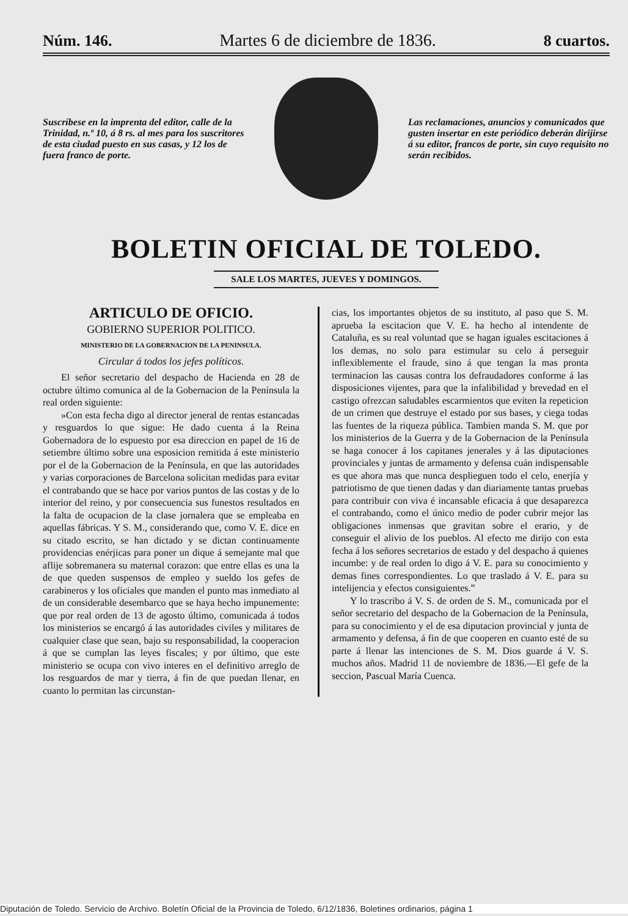Núm. 146. Martes 6 de diciembre de 1836. 8 cuartos.
Suscríbese en la imprenta del editor, calle de la Trinidad, n.º 10, á 8 rs. al mes para los suscritores de esta ciudad puesto en sus casas, y 12 los de fuera franco de porte.
Las reclamaciones, anuncios y comunicados que gusten insertar en este periódico deberán dirijirse á su editor, francos de porte, sin cuyo requisito no serán recibidos.
BOLETIN OFICIAL DE TOLEDO.
SALE LOS MARTES, JUEVES Y DOMINGOS.
ARTICULO DE OFICIO.
GOBIERNO SUPERIOR POLITICO.
MINISTERIO DE LA GOBERNACION DE LA PENINSULA.
Circular á todos los jefes políticos.
El señor secretario del despacho de Hacienda en 28 de octubre último comunica al de la Gobernacion de la Península la real orden siguiente:
»Con esta fecha digo al director jeneral de rentas estancadas y resguardos lo que sigue: He dado cuenta á la Reina Gobernadora de lo espuesto por esa direccion en papel de 16 de setiembre último sobre una esposicion remitida á este ministerio por el de la Gobernacion de la Península, en que las autoridades y varias corporaciones de Barcelona solicitan medidas para evitar el contrabando que se hace por varios puntos de las costas y de lo interior del reino, y por consecuencia sus funestos resultados en la falta de ocupacion de la clase jornalera que se empleaba en aquellas fábricas. Y S. M., considerando que, como V. E. dice en su citado escrito, se han dictado y se dictan continuamente providencias enérjicas para poner un dique á semejante mal que aflije sobremanera su maternal corazon: que entre ellas es una la de que queden suspensos de empleo y sueldo los gefes de carabineros y los oficiales que manden el punto mas inmediato al de un considerable desembarco que se haya hecho impunemente: que por real orden de 13 de agosto último, comunicada á todos los ministerios se encargó á las autoridades civiles y militares de cualquier clase que sean, bajo su responsabilidad, la cooperacion á que se cumplan las leyes fiscales; y por último, que este ministerio se ocupa con vivo interes en el definitivo arreglo de los resguardos de mar y tierra, á fin de que puedan llenar, en cuanto lo permitan las circunstan-
cias, los importantes objetos de su instituto, al paso que S. M. aprueba la escitacion que V. E. ha hecho al intendente de Cataluña, es su real voluntad que se hagan iguales escitaciones á los demas, no solo para estimular su celo á perseguir inflexiblemente el fraude, sino á que tengan la mas pronta terminacion las causas contra los defraudadores conforme á las disposiciones vijentes, para que la infalibilidad y brevedad en el castigo ofrezcan saludables escarmientos que eviten la repeticion de un crimen que destruye el estado por sus bases, y ciega todas las fuentes de la riqueza pública. Tambien manda S. M. que por los ministerios de la Guerra y de la Gobernacion de la Península se haga conocer á los capitanes jenerales y á las diputaciones provinciales y juntas de armamento y defensa cuán indispensable es que ahora mas que nunca desplieguen todo el celo, enerjía y patriotismo de que tienen dadas y dan diariamente tantas pruebas para contribuir con viva é incansable eficacia á que desaparezca el contrabando, como el único medio de poder cubrir mejor las obligaciones inmensas que gravitan sobre el erario, y de conseguir el alivio de los pueblos. Al efecto me dirijo con esta fecha á los señores secretarios de estado y del despacho á quienes incumbe: y de real orden lo digo á V. E. para su conocimiento y demas fines correspondientes. Lo que traslado á V. E. para su intelijencia y efectos consiguientes.”
Y lo trascribo á V. S. de orden de S. M., comunicada por el señor secretario del despacho de la Gobernacion de la Península, para su conocimiento y el de esa diputacion provincial y junta de armamento y defensa, á fin de que cooperen en cuanto esté de su parte á llenar las intenciones de S. M. Dios guarde á V. S. muchos años. Madrid 11 de noviembre de 1836.—El gefe de la seccion, Pascual María Cuenca.
Diputación de Toledo. Servicio de Archivo. Boletín Oficial de la Provincia de Toledo, 6/12/1836, Boletines ordinarios, página 1